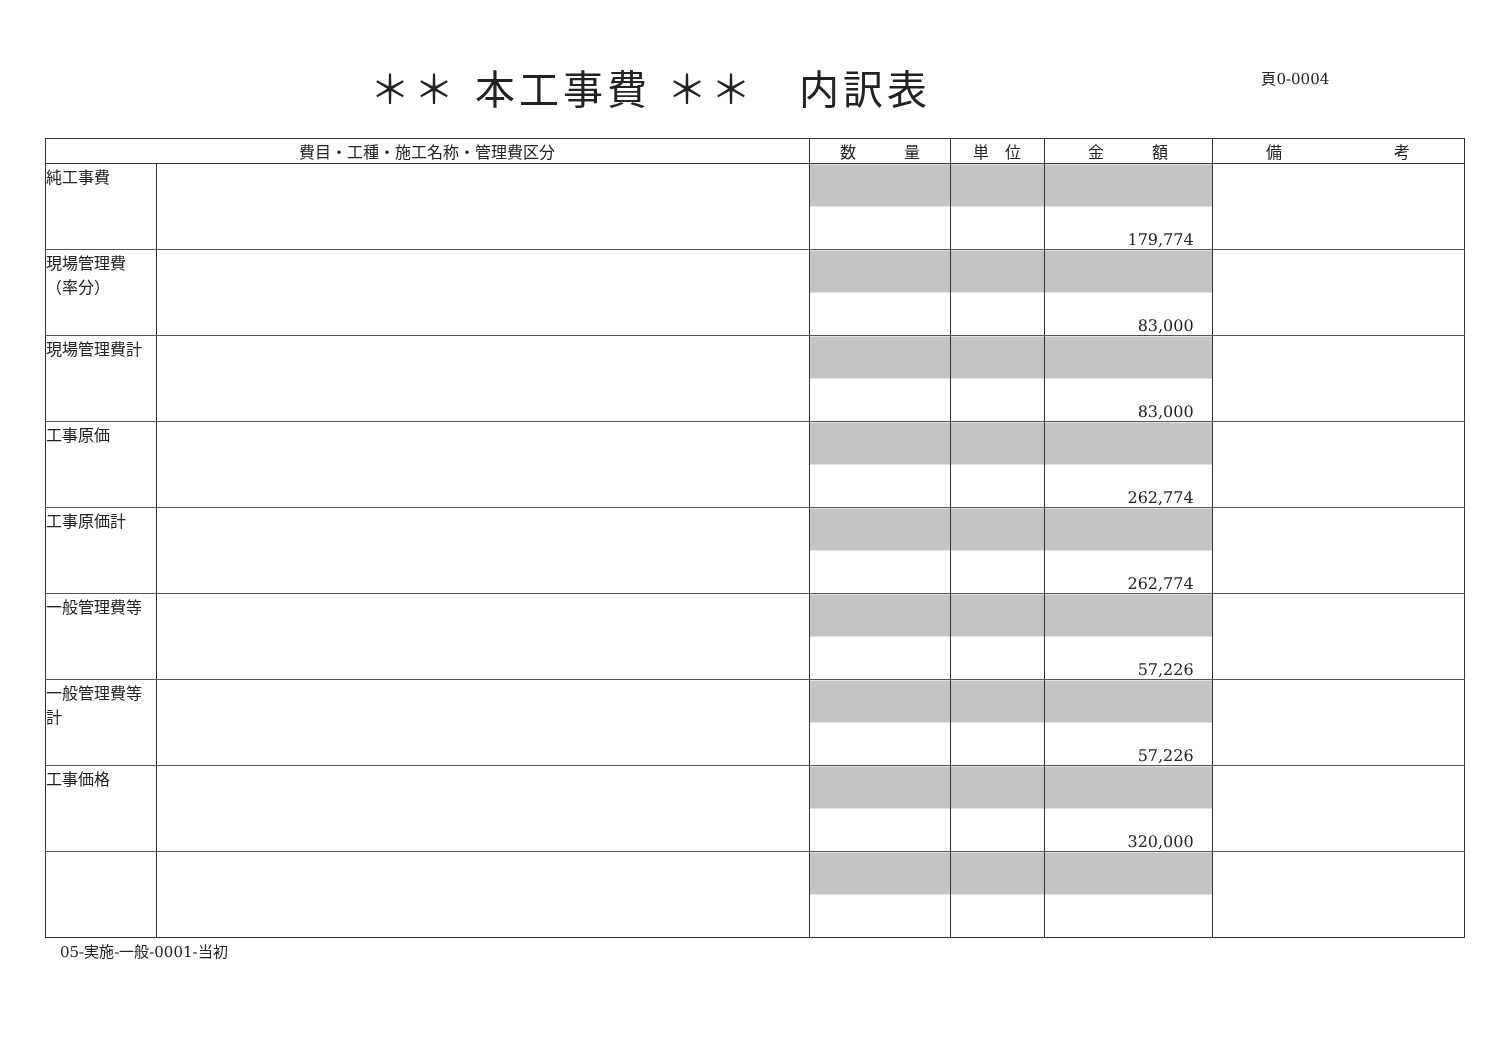＊＊ 本工事費 ＊＊　内訳表
頁0-0004
| 費目・工種・施工名称・管理費区分 | | 数 量 | 単 位 | 金 額 | 備 考 |
| --- | --- | --- | --- | --- | --- |
| 純工事費 | | | | 179,774 | |
| 現場管理費（率分） | | | | 83,000 | |
| 現場管理費計 | | | | 83,000 | |
| 工事原価 | | | | 262,774 | |
| 工事原価計 | | | | 262,774 | |
| 一般管理費等 | | | | 57,226 | |
| 一般管理費等計 | | | | 57,226 | |
| 工事価格 | | | | 320,000 | |
05-実施-一般-0001-当初